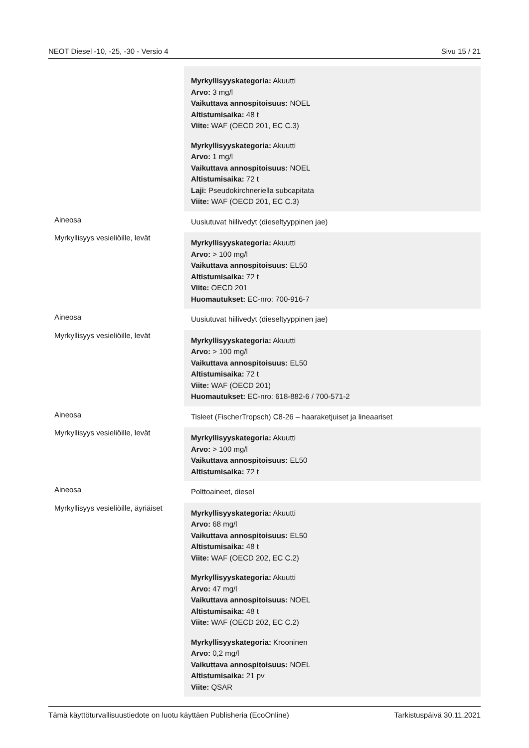NEOT Diesel -10, -25, -30 - Versio 4 Sivu 15 / 21
| | Myrkyllisyyskategoria: Akuutti Arvo: 3 mg/l Vaikuttava annospitoisuus: NOEL Altistumisaika: 48 t Viite: WAF (OECD 201, EC C.3) Myrkyllisyyskategoria: Akuutti Arvo: 1 mg/l Vaikuttava annospitoisuus: NOEL Altistumisaika: 72 t Laji: Pseudokirchneriella subcapitata Viite: WAF (OECD 201, EC C.3) |
| Aineosa | Uusiutuvat hiilivedyt (dieseltyyppinen jae) |
| Myrkyllisyys vesieliöille, levät | Myrkyllisyyskategoria: Akuutti Arvo: > 100 mg/l Vaikuttava annospitoisuus: EL50 Altistumisaika: 72 t Viite: OECD 201 Huomautukset: EC-nro: 700-916-7 |
| Aineosa | Uusiutuvat hiilivedyt (dieseltyyppinen jae) |
| Myrkyllisyys vesieliöille, levät | Myrkyllisyyskategoria: Akuutti Arvo: > 100 mg/l Vaikuttava annospitoisuus: EL50 Altistumisaika: 72 t Viite: WAF (OECD 201) Huomautukset: EC-nro: 618-882-6 / 700-571-2 |
| Aineosa | Tisleet (FischerTropsch) C8-26 – haaraketjuiset ja lineaariset |
| Myrkyllisyys vesieliöille, levät | Myrkyllisyyskategoria: Akuutti Arvo: > 100 mg/l Vaikuttava annospitoisuus: EL50 Altistumisaika: 72 t |
| Aineosa | Polttoaineet, diesel |
| Myrkyllisyys vesieliöille, äyriäiset | Myrkyllisyyskategoria: Akuutti Arvo: 68 mg/l Vaikuttava annospitoisuus: EL50 Altistumisaika: 48 t Viite: WAF (OECD 202, EC C.2) Myrkyllisyyskategoria: Akuutti Arvo: 47 mg/l Vaikuttava annospitoisuus: NOEL Altistumisaika: 48 t Viite: WAF (OECD 202, EC C.2) Myrkyllisyyskategoria: Krooninen Arvo: 0,2 mg/l Vaikuttava annospitoisuus: NOEL Altistumisaika: 21 pv Viite: QSAR |
Tämä käyttöturvallisuustiedote on luotu käyttäen Publisheria (EcoOnline) Tarkistuspäivä 30.11.2021